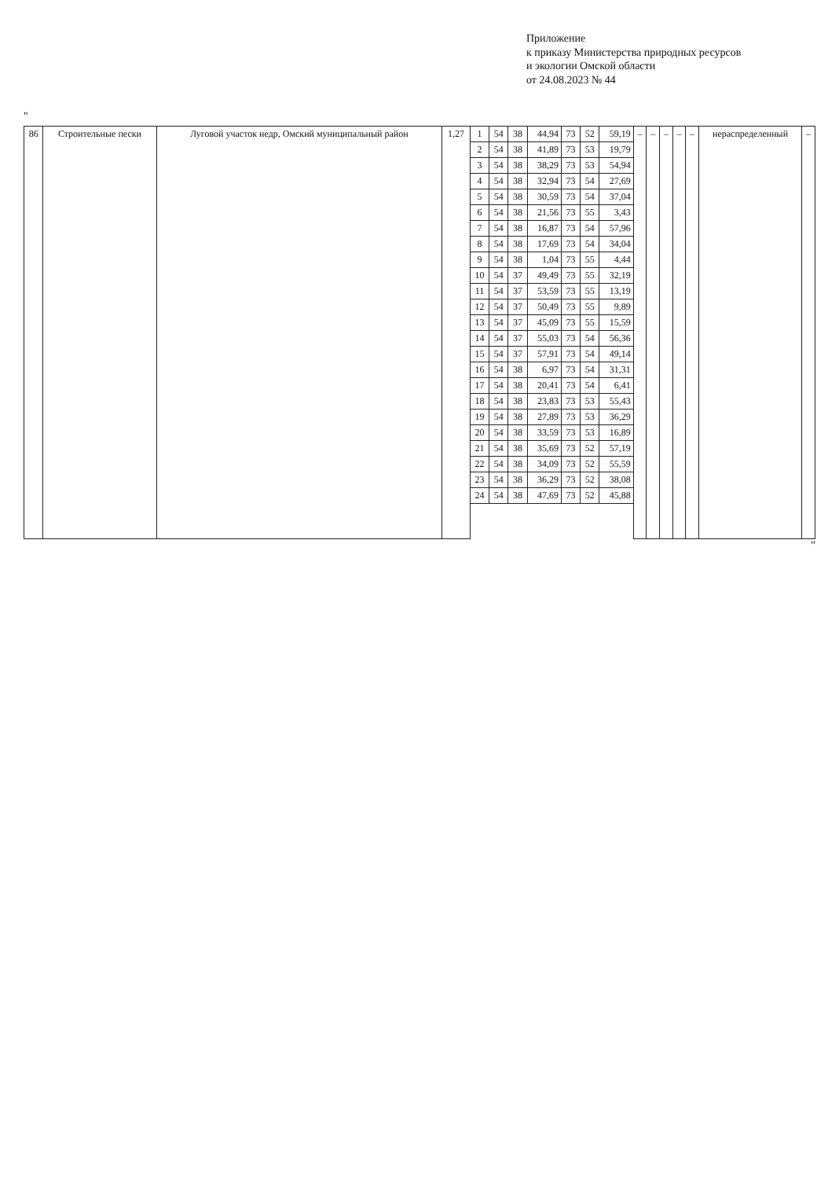Приложение
к приказу Министерства природных ресурсов
и экологии Омской области
от 24.08.2023 № 44
"
| 86 | Строительные пески | Луговой участок недр, Омский муниципальный район | 1,27 | 1 | 54 | 38 | 44,94 | 73 | 52 | 59,19 | – | – | – | – | – | нераспределенный | – |
| | | | | 2 | 54 | 38 | 41,89 | 73 | 53 | 19,79 | | | | | | | |
| | | | | 3 | 54 | 38 | 38,29 | 73 | 53 | 54,94 | | | | | | | |
| | | | | 4 | 54 | 38 | 32,94 | 73 | 54 | 27,69 | | | | | | | |
| | | | | 5 | 54 | 38 | 30,59 | 73 | 54 | 37,04 | | | | | | | |
| | | | | 6 | 54 | 38 | 21,56 | 73 | 55 | 3,43 | | | | | | | |
| | | | | 7 | 54 | 38 | 16,87 | 73 | 54 | 57,96 | | | | | | | |
| | | | | 8 | 54 | 38 | 17,69 | 73 | 54 | 34,04 | | | | | | | |
| | | | | 9 | 54 | 38 | 1,04 | 73 | 55 | 4,44 | | | | | | | |
| | | | | 10 | 54 | 37 | 49,49 | 73 | 55 | 32,19 | | | | | | | |
| | | | | 11 | 54 | 37 | 53,59 | 73 | 55 | 13,19 | | | | | | | |
| | | | | 12 | 54 | 37 | 50,49 | 73 | 55 | 9,89 | | | | | | | |
| | | | | 13 | 54 | 37 | 45,09 | 73 | 55 | 15,59 | | | | | | | |
| | | | | 14 | 54 | 37 | 55,03 | 73 | 54 | 56,36 | | | | | | | |
| | | | | 15 | 54 | 37 | 57,91 | 73 | 54 | 49,14 | | | | | | | |
| | | | | 16 | 54 | 38 | 6,97 | 73 | 54 | 31,31 | | | | | | | |
| | | | | 17 | 54 | 38 | 20,41 | 73 | 54 | 6,41 | | | | | | | |
| | | | | 18 | 54 | 38 | 23,83 | 73 | 53 | 55,43 | | | | | | | |
| | | | | 19 | 54 | 38 | 27,89 | 73 | 53 | 36,29 | | | | | | | |
| | | | | 20 | 54 | 38 | 33,59 | 73 | 53 | 16,89 | | | | | | | |
| | | | | 21 | 54 | 38 | 35,69 | 73 | 52 | 57,19 | | | | | | | |
| | | | | 22 | 54 | 38 | 34,09 | 73 | 52 | 55,59 | | | | | | | |
| | | | | 23 | 54 | 38 | 36,29 | 73 | 52 | 38,08 | | | | | | | |
| | | | | 24 | 54 | 38 | 47,69 | 73 | 52 | 45,88 | | | | | | | |
"